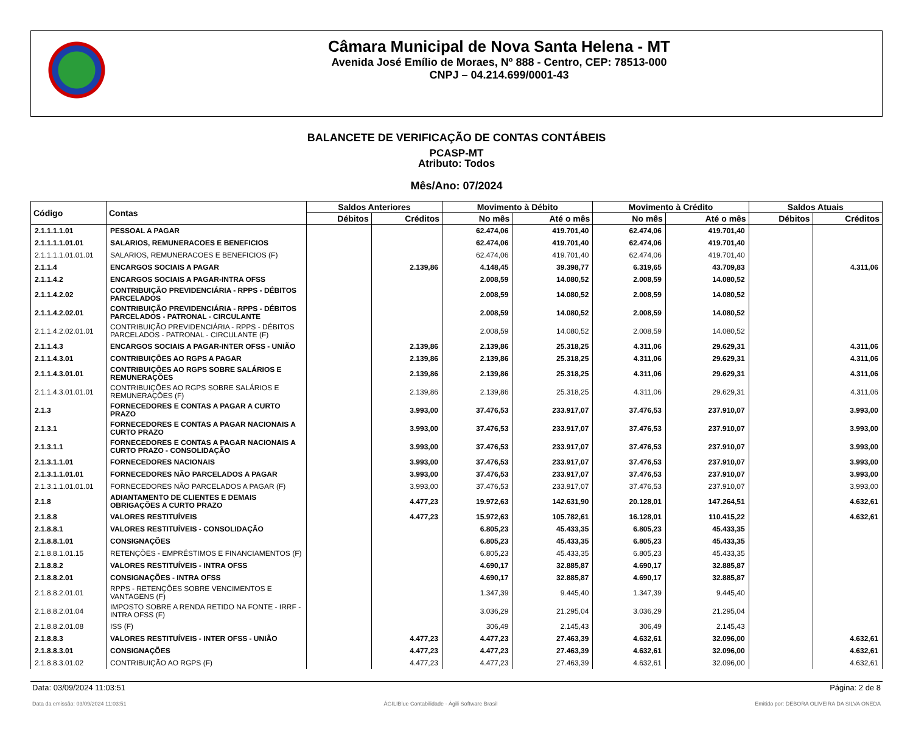Câmara Municipal de Nova Santa Helena - MT
Avenida José Emílio de Moraes, Nº 888 - Centro, CEP: 78513-000
CNPJ – 04.214.699/0001-43
BALANCETE DE VERIFICAÇÃO DE CONTAS CONTÁBEIS
PCASP-MT
Atributo: Todos
Mês/Ano: 07/2024
| Código | Contas | Saldos Anteriores | | Movimento à Débito | | Movimento à Crédito | | Saldos Atuais | |
| --- | --- | --- | --- | --- | --- | --- | --- | --- | --- |
| | | Débitos | Créditos | No mês | Até o mês | No mês | Até o mês | Débitos | Créditos |
| 2.1.1.1.1.01 | PESSOAL A PAGAR | | | 62.474,06 | 419.701,40 | 62.474,06 | 419.701,40 | | |
| 2.1.1.1.1.01.01 | SALARIOS, REMUNERACOES E BENEFICIOS | | | 62.474,06 | 419.701,40 | 62.474,06 | 419.701,40 | | |
| 2.1.1.1.1.01.01.01 | SALARIOS, REMUNERACOES E BENEFICIOS (F) | | | 62.474,06 | 419.701,40 | 62.474,06 | 419.701,40 | | |
| 2.1.1.4 | ENCARGOS SOCIAIS A PAGAR | | 2.139,86 | 4.148,45 | 39.398,77 | 6.319,65 | 43.709,83 | | 4.311,06 |
| 2.1.1.4.2 | ENCARGOS SOCIAIS A PAGAR-INTRA OFSS | | | 2.008,59 | 14.080,52 | 2.008,59 | 14.080,52 | | |
| 2.1.1.4.2.02 | CONTRIBUIÇÃO PREVIDENCIÁRIA - RPPS - DÉBITOS PARCELADOS | | | 2.008,59 | 14.080,52 | 2.008,59 | 14.080,52 | | |
| 2.1.1.4.2.02.01 | CONTRIBUIÇÃO PREVIDENCIÁRIA - RPPS - DÉBITOS PARCELADOS - PATRONAL - CIRCULANTE | | | 2.008,59 | 14.080,52 | 2.008,59 | 14.080,52 | | |
| 2.1.1.4.2.02.01.01 | CONTRIBUIÇÃO PREVIDENCIÁRIA - RPPS - DÉBITOS PARCELADOS - PATRONAL - CIRCULANTE (F) | | | 2.008,59 | 14.080,52 | 2.008,59 | 14.080,52 | | |
| 2.1.1.4.3 | ENCARGOS SOCIAIS A PAGAR-INTER OFSS - UNIÃO | | 2.139,86 | 2.139,86 | 25.318,25 | 4.311,06 | 29.629,31 | | 4.311,06 |
| 2.1.1.4.3.01 | CONTRIBUIÇÕES AO RGPS A PAGAR | | 2.139,86 | 2.139,86 | 25.318,25 | 4.311,06 | 29.629,31 | | 4.311,06 |
| 2.1.1.4.3.01.01 | CONTRIBUIÇÕES AO RGPS SOBRE SALÁRIOS E REMUNERAÇÕES | | 2.139,86 | 2.139,86 | 25.318,25 | 4.311,06 | 29.629,31 | | 4.311,06 |
| 2.1.1.4.3.01.01.01 | CONTRIBUIÇÕES AO RGPS SOBRE SALÁRIOS E REMUNERAÇÕES (F) | | 2.139,86 | 2.139,86 | 25.318,25 | 4.311,06 | 29.629,31 | | 4.311,06 |
| 2.1.3 | FORNECEDORES E CONTAS A PAGAR A CURTO PRAZO | | 3.993,00 | 37.476,53 | 233.917,07 | 37.476,53 | 237.910,07 | | 3.993,00 |
| 2.1.3.1 | FORNECEDORES E CONTAS A PAGAR NACIONAIS A CURTO PRAZO | | 3.993,00 | 37.476,53 | 233.917,07 | 37.476,53 | 237.910,07 | | 3.993,00 |
| 2.1.3.1.1 | FORNECEDORES E CONTAS A PAGAR NACIONAIS A CURTO PRAZO - CONSOLIDAÇÃO | | 3.993,00 | 37.476,53 | 233.917,07 | 37.476,53 | 237.910,07 | | 3.993,00 |
| 2.1.3.1.1.01 | FORNECEDORES NACIONAIS | | 3.993,00 | 37.476,53 | 233.917,07 | 37.476,53 | 237.910,07 | | 3.993,00 |
| 2.1.3.1.1.01.01 | FORNECEDORES NÃO PARCELADOS A PAGAR | | 3.993,00 | 37.476,53 | 233.917,07 | 37.476,53 | 237.910,07 | | 3.993,00 |
| 2.1.3.1.1.01.01.01 | FORNECEDORES NÃO PARCELADOS A PAGAR (F) | | 3.993,00 | 37.476,53 | 233.917,07 | 37.476,53 | 237.910,07 | | 3.993,00 |
| 2.1.8 | ADIANTAMENTO DE CLIENTES E DEMAIS OBRIGAÇÕES A CURTO PRAZO | | 4.477,23 | 19.972,63 | 142.631,90 | 20.128,01 | 147.264,51 | | 4.632,61 |
| 2.1.8.8 | VALORES RESTITUÍVEIS | | 4.477,23 | 15.972,63 | 105.782,61 | 16.128,01 | 110.415,22 | | 4.632,61 |
| 2.1.8.8.1 | VALORES RESTITUÍVEIS - CONSOLIDAÇÃO | | | 6.805,23 | 45.433,35 | 6.805,23 | 45.433,35 | | |
| 2.1.8.8.1.01 | CONSIGNAÇÕES | | | 6.805,23 | 45.433,35 | 6.805,23 | 45.433,35 | | |
| 2.1.8.8.1.01.15 | RETENÇÕES - EMPRÉSTIMOS E FINANCIAMENTOS (F) | | | 6.805,23 | 45.433,35 | 6.805,23 | 45.433,35 | | |
| 2.1.8.8.2 | VALORES RESTITUÍVEIS - INTRA OFSS | | | 4.690,17 | 32.885,87 | 4.690,17 | 32.885,87 | | |
| 2.1.8.8.2.01 | CONSIGNAÇÕES - INTRA OFSS | | | 4.690,17 | 32.885,87 | 4.690,17 | 32.885,87 | | |
| 2.1.8.8.2.01.01 | RPPS - RETENÇÕES SOBRE VENCIMENTOS E VANTAGENS (F) | | | 1.347,39 | 9.445,40 | 1.347,39 | 9.445,40 | | |
| 2.1.8.8.2.01.04 | IMPOSTO SOBRE A RENDA RETIDO NA FONTE - IRRF - INTRA OFSS (F) | | | 3.036,29 | 21.295,04 | 3.036,29 | 21.295,04 | | |
| 2.1.8.8.2.01.08 | ISS (F) | | | 306,49 | 2.145,43 | 306,49 | 2.145,43 | | |
| 2.1.8.8.3 | VALORES RESTITUÍVEIS - INTER OFSS - UNIÃO | | 4.477,23 | 4.477,23 | 27.463,39 | 4.632,61 | 32.096,00 | | 4.632,61 |
| 2.1.8.8.3.01 | CONSIGNAÇÕES | | 4.477,23 | 4.477,23 | 27.463,39 | 4.632,61 | 32.096,00 | | 4.632,61 |
| 2.1.8.8.3.01.02 | CONTRIBUIÇÃO AO RGPS (F) | | 4.477,23 | 4.477,23 | 27.463,39 | 4.632,61 | 32.096,00 | | 4.632,61 |
Data: 03/09/2024 11:03:51 Página: 2 de 8
Data da emissão: 03/09/2024 11:03:51 ÁGILIBlue Contabilidade - Ágili Software Brasil Emitido por: DEBORA OLIVEIRA DA SILVA ONEDA